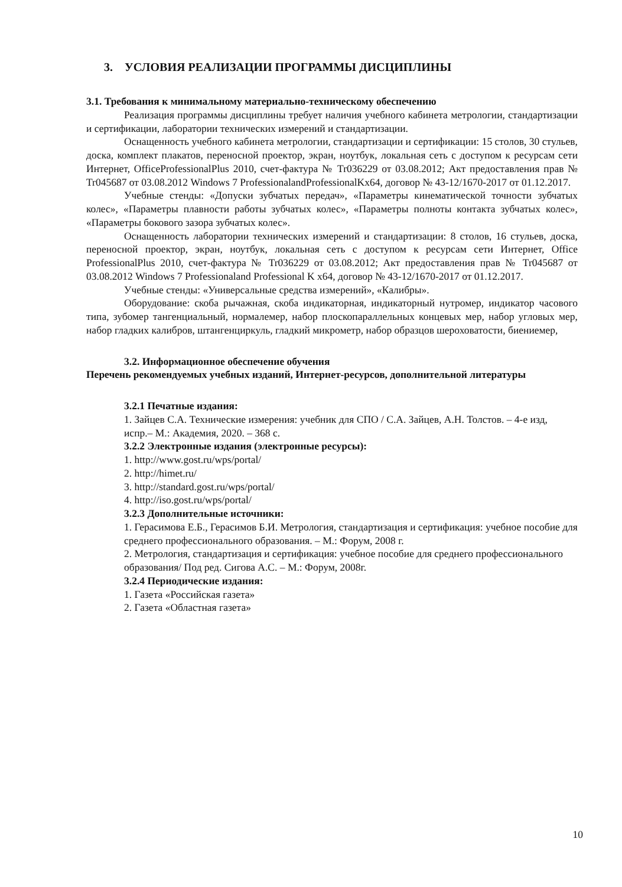3. УСЛОВИЯ РЕАЛИЗАЦИИ ПРОГРАММЫ ДИСЦИПЛИНЫ
3.1. Требования к минимальному материально-техническому обеспечению
Реализация программы дисциплины требует наличия учебного кабинета метрологии, стандартизации и сертификации, лаборатории технических измерений и стандартизации.
Оснащенность учебного кабинета метрологии, стандартизации и сертификации: 15 столов, 30 стульев, доска, комплект плакатов, переносной проектор, экран, ноутбук, локальная сеть с доступом к ресурсам сети Интернет, OfficeProfessionalPlus 2010, счет-фактура № Tr036229 от 03.08.2012; Акт предоставления прав № Tr045687 от 03.08.2012 Windows 7 ProfessionalandProfessionalKx64, договор № 43-12/1670-2017 от 01.12.2017.
Учебные стенды: «Допуски зубчатых передач», «Параметры кинематической точности зубчатых колес», «Параметры плавности работы зубчатых колес», «Параметры полноты контакта зубчатых колес», «Параметры бокового зазора зубчатых колес».
Оснащенность лаборатории технических измерений и стандартизации: 8 столов, 16 стульев, доска, переносной проектор, экран, ноутбук, локальная сеть с доступом к ресурсам сети Интернет, Office ProfessionalPlus 2010, счет-фактура № Tr036229 от 03.08.2012; Акт предоставления прав № Tr045687 от 03.08.2012 Windows 7 Professionaland Professional K x64, договор № 43-12/1670-2017 от 01.12.2017.
Учебные стенды: «Универсальные средства измерений», «Калибры».
Оборудование: скоба рычажная, скоба индикаторная, индикаторный нутромер, индикатор часового типа, зубомер тангенциальный, нормалемер, набор плоскопараллельных концевых мер, набор угловых мер, набор гладких калибров, штангенциркуль, гладкий микрометр, набор образцов шероховатости, биениемер,
3.2. Информационное обеспечение обучения
Перечень рекомендуемых учебных изданий, Интернет-ресурсов, дополнительной литературы
3.2.1 Печатные издания:
1. Зайцев С.А. Технические измерения: учебник для СПО / С.А. Зайцев, А.Н. Толстов. – 4-е изд, испр.– М.: Академия, 2020. – 368 с.
3.2.2 Электронные издания (электронные ресурсы):
1. http://www.gost.ru/wps/portal/
2. http://himet.ru/
3. http://standard.gost.ru/wps/portal/
4. http://iso.gost.ru/wps/portal/
3.2.3 Дополнительные источники:
1. Герасимова Е.Б., Герасимов Б.И. Метрология, стандартизация и сертификация: учебное пособие для среднего профессионального образования. – М.: Форум, 2008 г.
2. Метрология, стандартизация и сертификация: учебное пособие для среднего профессионального образования/ Под ред. Сигова А.С. – М.: Форум, 2008г.
3.2.4 Периодические издания:
1. Газета «Российская газета»
2. Газета «Областная газета»
10